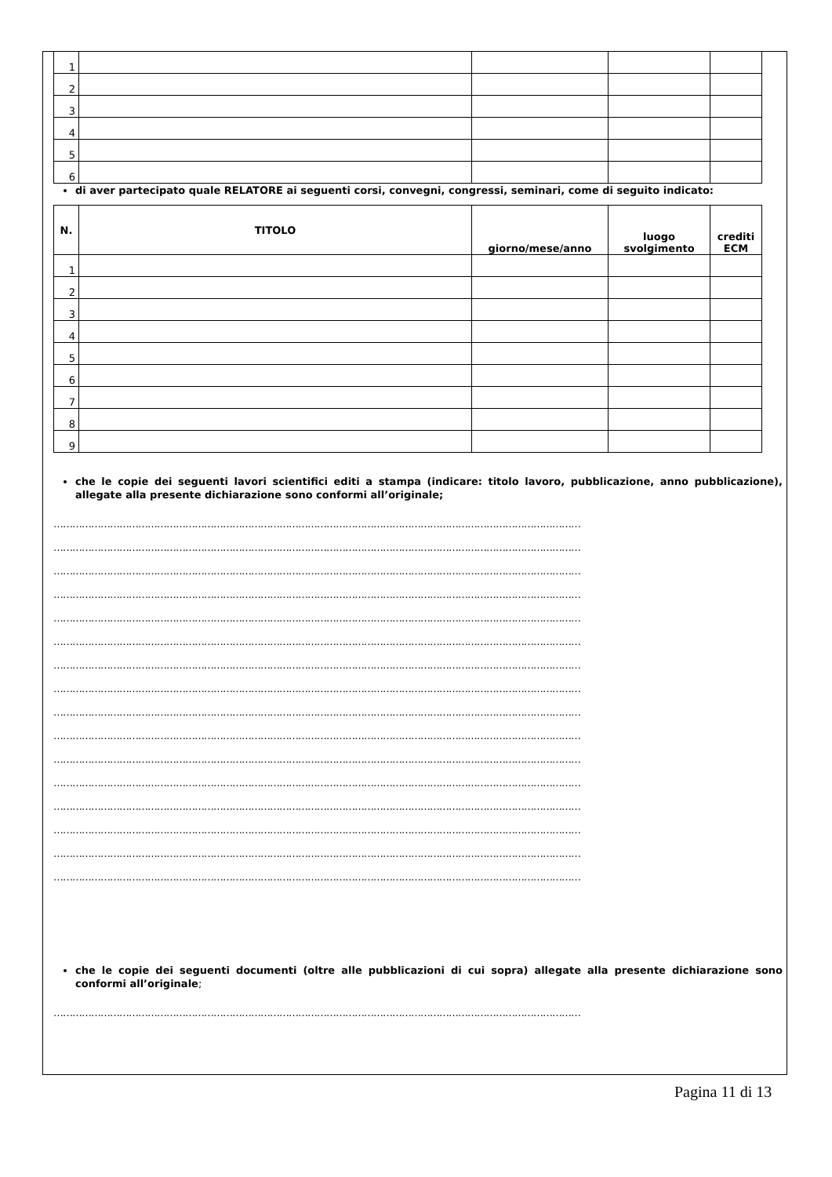| 1 | | | | |
| 2 | | | | |
| 3 | | | | |
| 4 | | | | |
| 5 | | | | |
| 6 | | | | |
di aver partecipato quale RELATORE ai seguenti corsi, convegni, congressi, seminari, come di seguito indicato:
| N. | TITOLO | giorno/mese/anno | luogo svolgimento | crediti ECM |
| --- | --- | --- | --- | --- |
| 1 | | | | |
| 2 | | | | |
| 3 | | | | |
| 4 | | | | |
| 5 | | | | |
| 6 | | | | |
| 7 | | | | |
| 8 | | | | |
| 9 | | | | |
che le copie dei seguenti lavori scientifici editi a stampa (indicare: titolo lavoro, pubblicazione, anno pubblicazione), allegate alla presente dichiarazione sono conformi all’originale;
……………………………………………………………………………………………………………………………………………………
……………………………………………………………………………………………………………………………………………………
……………………………………………………………………………………………………………………………………………………
……………………………………………………………………………………………………………………………………………………
……………………………………………………………………………………………………………………………………………………
……………………………………………………………………………………………………………………………………………………
……………………………………………………………………………………………………………………………………………………
……………………………………………………………………………………………………………………………………………………
……………………………………………………………………………………………………………………………………………………
……………………………………………………………………………………………………………………………………………………
……………………………………………………………………………………………………………………………………………………
……………………………………………………………………………………………………………………………………………………
……………………………………………………………………………………………………………………………………………………
……………………………………………………………………………………………………………………………………………………
……………………………………………………………………………………………………………………………………………………
……………………………………………………………………………………………………………………………………………………
che le copie dei seguenti documenti (oltre alle pubblicazioni di cui sopra) allegate alla presente dichiarazione sono conformi all’originale;
……………………………………………………………………………………………………………………………………………………
Pagina 11 di 13